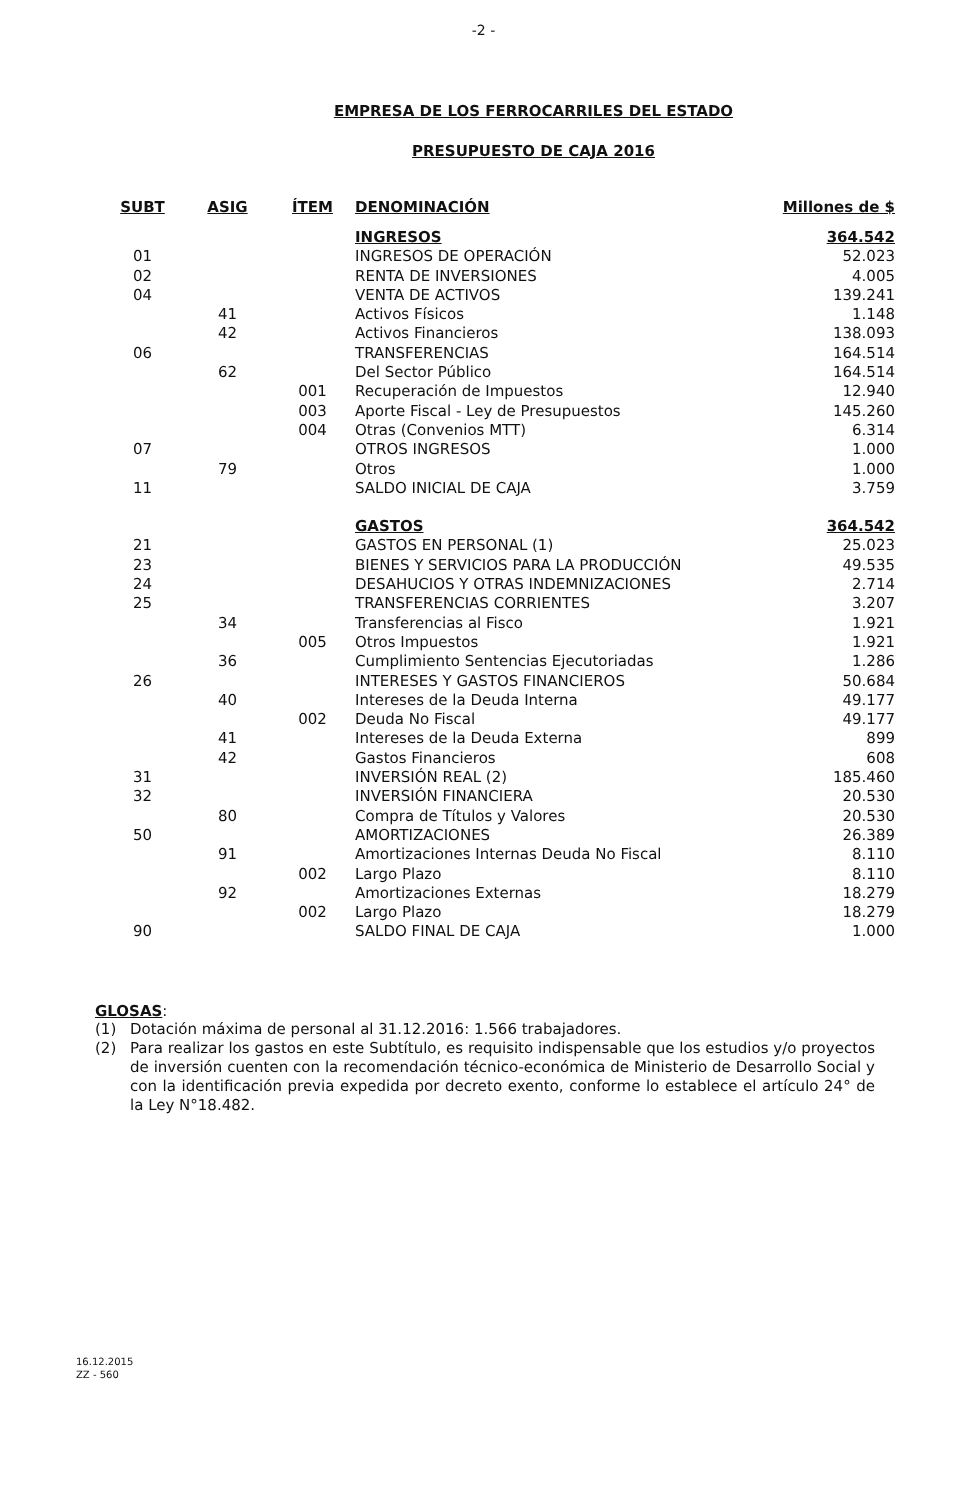-2 -
EMPRESA DE LOS FERROCARRILES DEL ESTADO
PRESUPUESTO DE CAJA 2016
| SUBT | ASIG | ÍTEM | DENOMINACIÓN | Millones de $ |
| --- | --- | --- | --- | --- |
| | | | INGRESOS | 364.542 |
| 01 | | | INGRESOS DE OPERACIÓN | 52.023 |
| 02 | | | RENTA DE INVERSIONES | 4.005 |
| 04 | | | VENTA DE ACTIVOS | 139.241 |
| | 41 | | Activos Físicos | 1.148 |
| | 42 | | Activos Financieros | 138.093 |
| 06 | | | TRANSFERENCIAS | 164.514 |
| | 62 | | Del Sector Público | 164.514 |
| | | 001 | Recuperación de Impuestos | 12.940 |
| | | 003 | Aporte Fiscal - Ley de Presupuestos | 145.260 |
| | | 004 | Otras (Convenios MTT) | 6.314 |
| 07 | | | OTROS INGRESOS | 1.000 |
| | 79 | | Otros | 1.000 |
| 11 | | | SALDO INICIAL DE CAJA | 3.759 |
| | | | GASTOS | 364.542 |
| 21 | | | GASTOS EN PERSONAL (1) | 25.023 |
| 23 | | | BIENES Y SERVICIOS PARA LA PRODUCCIÓN | 49.535 |
| 24 | | | DESAHUCIOS Y OTRAS INDEMNIZACIONES | 2.714 |
| 25 | | | TRANSFERENCIAS CORRIENTES | 3.207 |
| | 34 | | Transferencias al Fisco | 1.921 |
| | | 005 | Otros Impuestos | 1.921 |
| | 36 | | Cumplimiento Sentencias Ejecutoriadas | 1.286 |
| 26 | | | INTERESES Y GASTOS FINANCIEROS | 50.684 |
| | 40 | | Intereses de la Deuda Interna | 49.177 |
| | | 002 | Deuda No Fiscal | 49.177 |
| | 41 | | Intereses de la Deuda Externa | 899 |
| | 42 | | Gastos Financieros | 608 |
| 31 | | | INVERSIÓN REAL (2) | 185.460 |
| 32 | | | INVERSIÓN FINANCIERA | 20.530 |
| | 80 | | Compra de Títulos y Valores | 20.530 |
| 50 | | | AMORTIZACIONES | 26.389 |
| | 91 | | Amortizaciones Internas Deuda No Fiscal | 8.110 |
| | | 002 | Largo Plazo | 8.110 |
| | 92 | | Amortizaciones Externas | 18.279 |
| | | 002 | Largo Plazo | 18.279 |
| 90 | | | SALDO FINAL DE CAJA | 1.000 |
GLOSAS:
(1) Dotación máxima de personal al 31.12.2016: 1.566 trabajadores.
(2) Para realizar los gastos en este Subtítulo, es requisito indispensable que los estudios y/o proyectos de inversión cuenten con la recomendación técnico-económica de Ministerio de Desarrollo Social y con la identificación previa expedida por decreto exento, conforme lo establece el artículo 24° de la Ley N°18.482.
16.12.2015
ZZ - 560